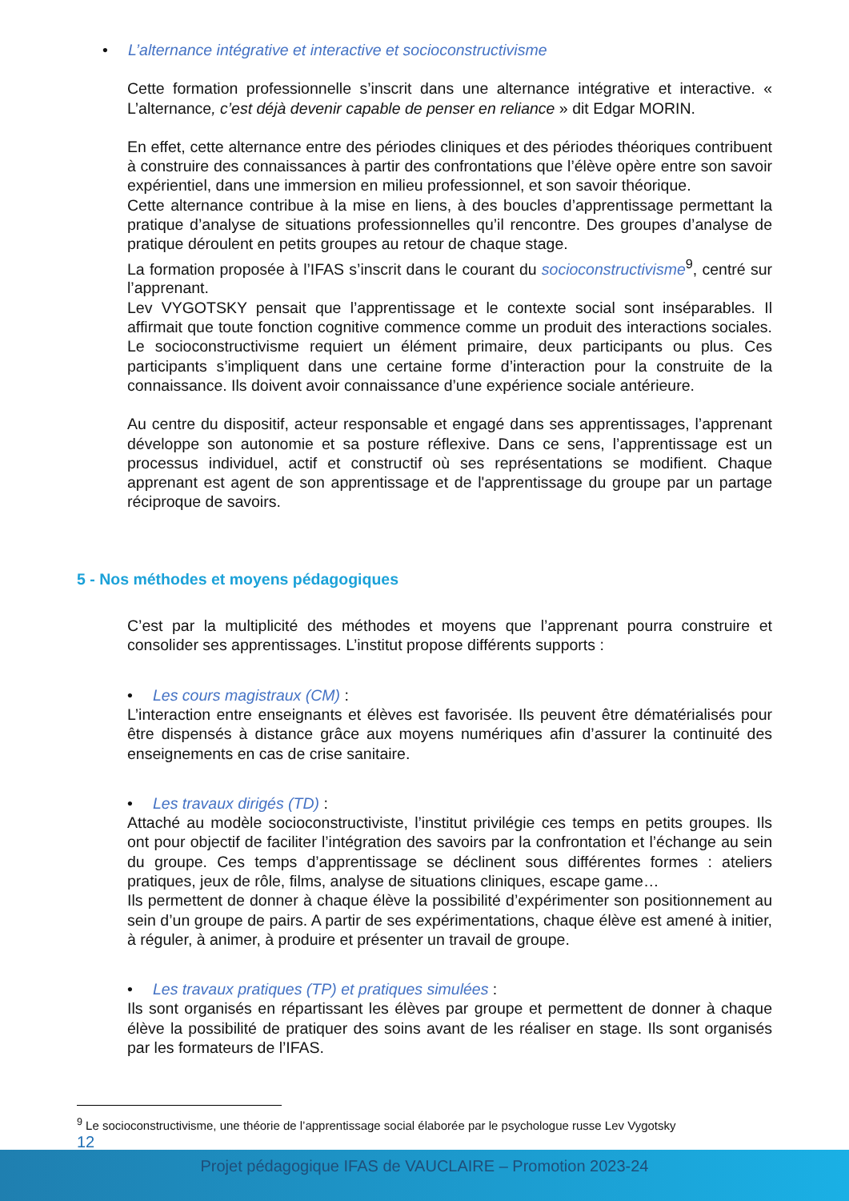• L’alternance intégrative et interactive et socioconstructivisme
Cette formation professionnelle s’inscrit dans une alternance intégrative et interactive. « L’alternance, c’est déjà devenir capable de penser en reliance » dit Edgar MORIN.
En effet, cette alternance entre des périodes cliniques et des périodes théoriques contribuent à construire des connaissances à partir des confrontations que l’élève opère entre son savoir expérientiel, dans une immersion en milieu professionnel, et son savoir théorique.
Cette alternance contribue à la mise en liens, à des boucles d’apprentissage permettant la pratique d’analyse de situations professionnelles qu’il rencontre. Des groupes d’analyse de pratique déroulent en petits groupes au retour de chaque stage.
La formation proposée à l’IFAS s’inscrit dans le courant du socioconstructivisme<sup>9</sup>, centré sur l’apprenant.
Lev VYGOTSKY pensait que l’apprentissage et le contexte social sont inséparables. Il affirmait que toute fonction cognitive commence comme un produit des interactions sociales. Le socioconstructivisme requiert un élément primaire, deux participants ou plus. Ces participants s’impliquent dans une certaine forme d’interaction pour la construite de la connaissance. Ils doivent avoir connaissance d’une expérience sociale antérieure.
Au centre du dispositif, acteur responsable et engagé dans ses apprentissages, l’apprenant développe son autonomie et sa posture réflexive. Dans ce sens, l’apprentissage est un processus individuel, actif et constructif où ses représentations se modifient. Chaque apprenant est agent de son apprentissage et de l'apprentissage du groupe par un partage réciproque de savoirs.
5 - Nos méthodes et moyens pédagogiques
C’est par la multiplicité des méthodes et moyens que l’apprenant pourra construire et consolider ses apprentissages. L’institut propose différents supports :
• Les cours magistraux (CM) :
L’interaction entre enseignants et élèves est favorisée. Ils peuvent être dématérialisés pour être dispensés à distance grâce aux moyens numériques afin d’assurer la continuité des enseignements en cas de crise sanitaire.
• Les travaux dirigés (TD) :
Attaché au modèle socioconstructiviste, l’institut privilégie ces temps en petits groupes. Ils ont pour objectif de faciliter l’intégration des savoirs par la confrontation et l’échange au sein du groupe. Ces temps d’apprentissage se déclinent sous différentes formes : ateliers pratiques, jeux de rôle, films, analyse de situations cliniques, escape game…
Ils permettent de donner à chaque élève la possibilité d’expérimenter son positionnement au sein d’un groupe de pairs. A partir de ses expérimentations, chaque élève est amené à initier, à réguler, à animer, à produire et présenter un travail de groupe.
• Les travaux pratiques (TP) et pratiques simulées :
Ils sont organisés en répartissant les élèves par groupe et permettent de donner à chaque élève la possibilité de pratiquer des soins avant de les réaliser en stage. Ils sont organisés par les formateurs de l’IFAS.
<sup>9</sup> Le socioconstructivisme, une théorie de l’apprentissage social élaborée par le psychologue russe Lev Vygotsky
12
Projet pédagogique IFAS de VAUCLAIRE – Promotion 2023-24